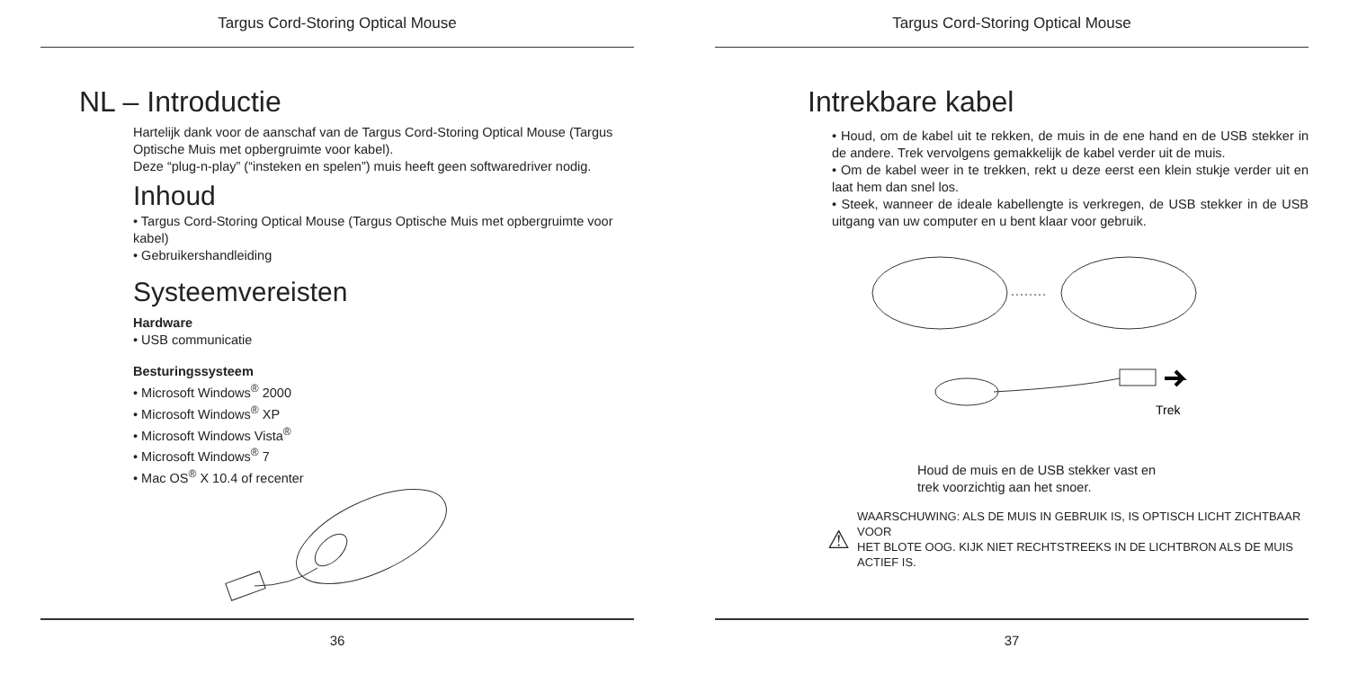Targus Cord-Storing Optical Mouse
NL – Introductie
Hartelijk dank voor de aanschaf van de Targus Cord-Storing Optical Mouse (Targus Optische Muis met opbergruimte voor kabel).
Deze “plug-n-play” (“insteken en spelen”) muis heeft geen softwaredriver nodig.
Inhoud
• Targus Cord-Storing Optical Mouse (Targus Optische Muis met opbergruimte voor kabel)
• Gebruikershandleiding
Systeemvereisten
Hardware
• USB communicatie
Besturingssysteem
• Microsoft Windows<sup>®</sup> 2000
• Microsoft Windows<sup>®</sup> XP
• Microsoft Windows Vista<sup>®</sup>
• Microsoft Windows<sup>®</sup> 7
• Mac OS<sup>®</sup> X 10.4 of recenter
36
Targus Cord-Storing Optical Mouse
Intrekbare kabel
• Houd, om de kabel uit te rekken, de muis in de ene hand en de USB stekker in de andere. Trek vervolgens gemakkelijk de kabel verder uit de muis.
• Om de kabel weer in te trekken, rekt u deze eerst een klein stukje verder uit en laat hem dan snel los.
• Steek, wanneer de ideale kabellengte is verkregen, de USB stekker in de USB uitgang van uw computer en u bent klaar voor gebruik.
Trek
Houd de muis en de USB stekker vast en
trek voorzichtig aan het snoer.
⚠ WAARSCHUWING: ALS DE MUIS IN GEBRUIK IS, IS OPTISCH LICHT ZICHTBAAR VOOR
HET BLOTE OOG. KIJK NIET RECHTSTREEKS IN DE LICHTBRON ALS DE MUIS ACTIEF IS.
37